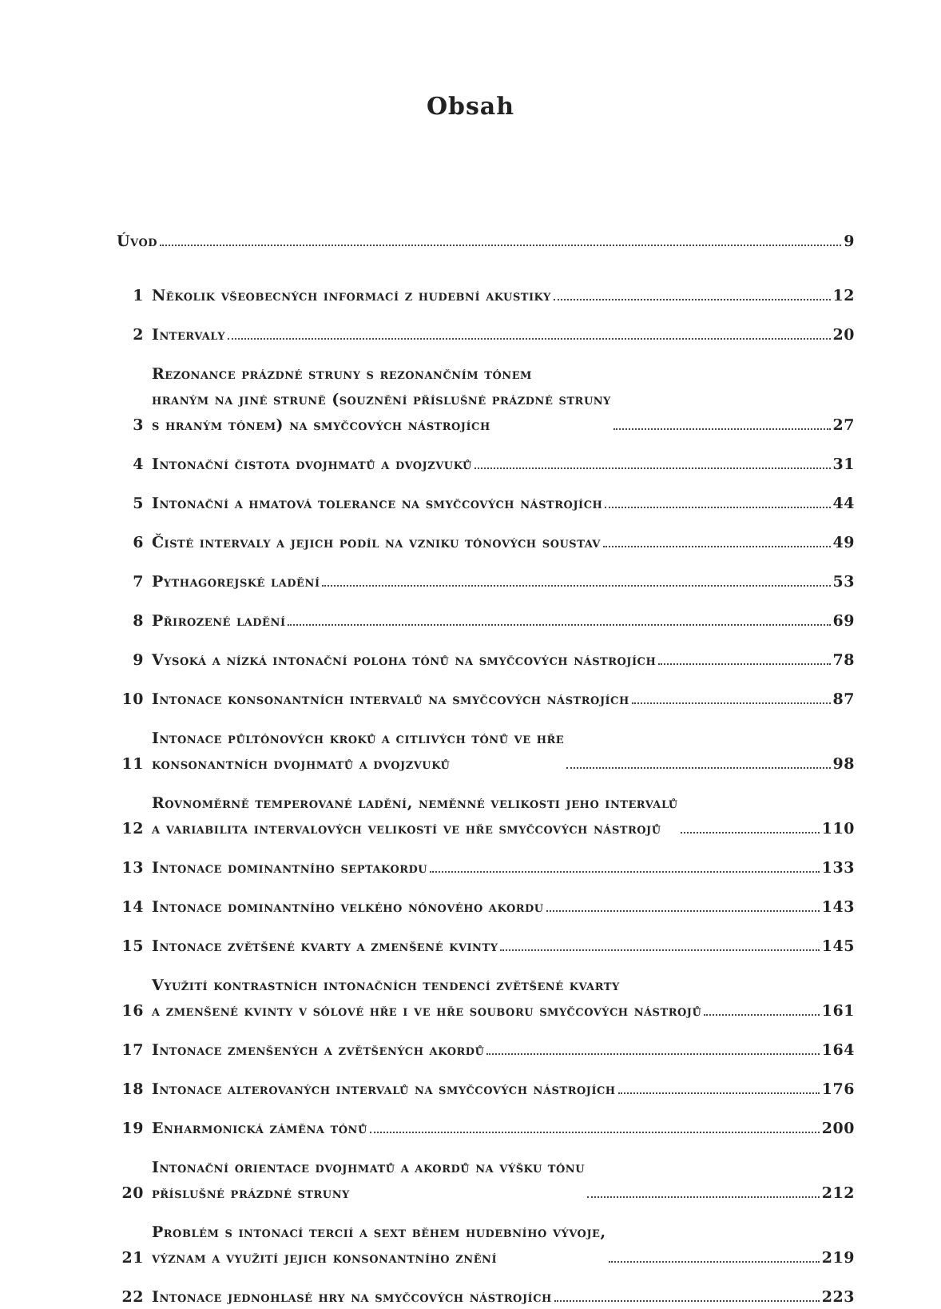Obsah
Úvod 9
1 Několik všeobecných informací z hudební akustiky 12
2 Intervaly 20
3 Rezonance prázdné struny s rezonančním tónem
hraným na jiné struně (souznění příslušné prázdné struny
s hraným tónem) na smyčcových nástrojích 27
4 Intonační čistota dvojhmatů a dvojzvuků 31
5 Intonační a hmatová tolerance na smyčcových nástrojích 44
6 Čisté intervaly a jejich podíl na vzniku tónových soustav 49
7 Pythagorejské ladění 53
8 Přirozené ladění 69
9 Vysoká a nízká intonační poloha tónů na smyčcových nástrojích 78
10 Intonace konsonantních intervalů na smyčcových nástrojích 87
11 Intonace půltónových kroků a citlivých tónů ve hře
konsonantních dvojhmatů a dvojzvuků 98
12 Rovnoměrně temperované ladění, neměnné velikosti jeho intervalů
a variabilita intervalových velikostí ve hře smyčcových nástrojů 110
13 Intonace dominantního septakordu 133
14 Intonace dominantního velkého nónového akordu 143
15 Intonace zvětšené kvarty a zmenšené kvinty 145
16 Využití kontrastních intonačních tendencí zvětšené kvarty
a zmenšené kvinty v sólové hře i ve hře souboru smyčcových nástrojů 161
17 Intonace zmenšených a zvětšených akordů 164
18 Intonace alterovaných intervalů na smyčcových nástrojích 176
19 Enharmonická záměna tónů 200
20 Intonační orientace dvojhmatů a akordů na výšku tónu
příslušné prázdné struny 212
21 Problém s intonací tercií a sext během hudebního vývoje,
význam a využití jejich konsonantního znění 219
22 Intonace jednohlasé hry na smyčcových nástrojích 223